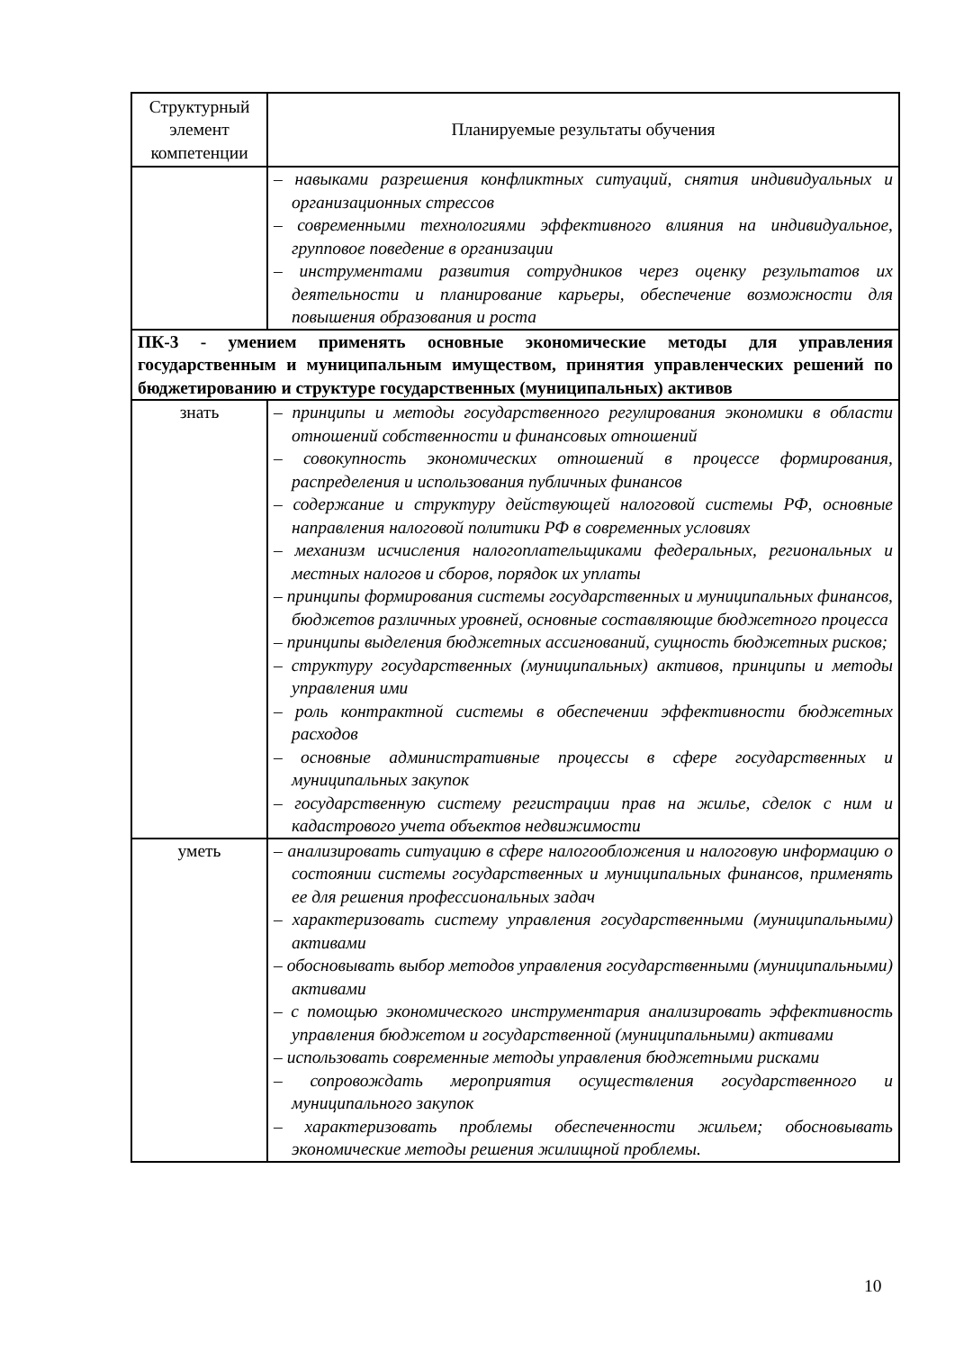| Структурный элемент компетенции | Планируемые результаты обучения |
| --- | --- |
| | – навыками разрешения конфликтных ситуаций, снятия индивидуальных и организационных стрессов – современными технологиями эффективного влияния на индивидуальное, групповое поведение в организации – инструментами развития сотрудников через оценку результатов их деятельности и планирование карьеры, обеспечение возможности для повышения образования и роста |
| ПК-3 - умением применять основные экономические методы для управления государственным и муниципальным имуществом, принятия управленческих решений по бюджетированию и структуре государственных (муниципальных) активов | |
| знать | – принципы и методы государственного регулирования экономики в области отношений собственности и финансовых отношений – совокупность экономических отношений в процессе формирования, распределения и использования публичных финансов – содержание и структуру действующей налоговой системы РФ, основные направления налоговой политики РФ в современных условиях – механизм исчисления налогоплательщиками федеральных, региональных и местных налогов и сборов, порядок их уплаты – принципы формирования системы государственных и муниципальных финансов, бюджетов различных уровней, основные составляющие бюджетного процесса – принципы выделения бюджетных ассигнований, сущность бюджетных рисков; – структуру государственных (муниципальных) активов, принципы и методы управления ими – роль контрактной системы в обеспечении эффективности бюджетных расходов – основные административные процессы в сфере государственных и муниципальных закупок – государственную систему регистрации прав на жилье, сделок с ним и кадастрового учета объектов недвижимости |
| уметь | – анализировать ситуацию в сфере налогообложения и налоговую информацию о состоянии системы государственных и муниципальных финансов, применять ее для решения профессиональных задач – характеризовать систему управления государственными (муниципальными) активами – обосновывать выбор методов управления государственными (муниципальными) активами – с помощью экономического инструментария анализировать эффективность управления бюджетом и государственной (муниципальными) активами – использовать современные методы управления бюджетными рисками – сопровождать мероприятия осуществления государственного и муниципального закупок – характеризовать проблемы обеспеченности жильем; обосновывать экономические методы решения жилищной проблемы. |
10